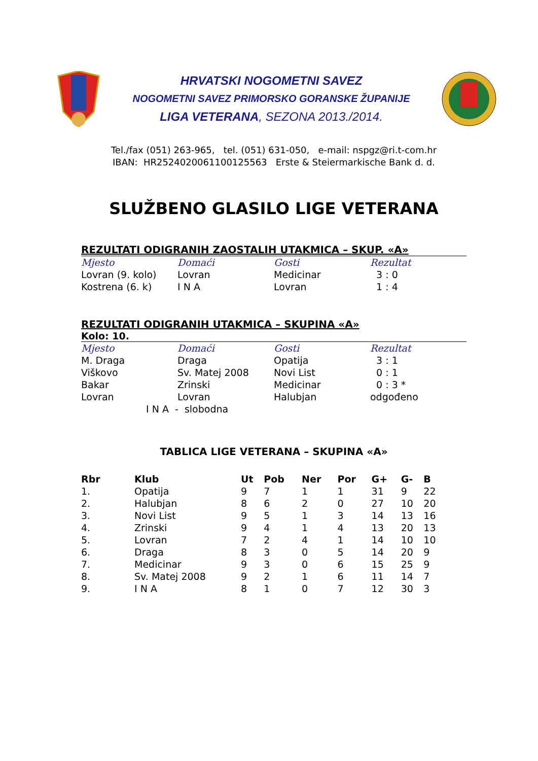HRVATSKI NOGOMETNI SAVEZ
NOGOMETNI SAVEZ PRIMORSKO GORANSKE ŽUPANIJE
LIGA VETERANA, SEZONA 2013./2014.
Tel./fax (051) 263-965, tel. (051) 631-050, e-mail: nspgz@ri.t-com.hr
IBAN: HR2524020061100125563 Erste & Steiermarkische Bank d. d.
SLUŽBENO GLASILO LIGE VETERANA
REZULTATI ODIGRANIH ZAOSTALIH UTAKMICA – SKUP. «A»
| Mjesto | Domaći | Gosti | Rezultat |
| --- | --- | --- | --- |
| Lovran (9. kolo) | Lovran | Medicinar | 3 : 0 |
| Kostrena (6. k) | I N A | Lovran | 1 : 4 |
REZULTATI ODIGRANIH UTAKMICA – SKUPINA «A»
Kolo: 10.
| Mjesto | Domaći | Gosti | Rezultat |
| --- | --- | --- | --- |
| M. Draga | Draga | Opatija | 3 : 1 |
| Viškovo | Sv. Matej 2008 | Novi List | 0 : 1 |
| Bakar | Zrinski | Medicinar | 0 : 3 * |
| Lovran | Lovran | Halubjan | odgođeno |
| I N A - slobodna | | | |
TABLICA LIGE VETERANA – SKUPINA «A»
| Rbr | Klub | Ut | Pob | Ner | Por | G+ | G- | B |
| --- | --- | --- | --- | --- | --- | --- | --- | --- |
| 1. | Opatija | 9 | 7 | 1 | 1 | 31 | 9 | 22 |
| 2. | Halubjan | 8 | 6 | 2 | 0 | 27 | 10 | 20 |
| 3. | Novi List | 9 | 5 | 1 | 3 | 14 | 13 | 16 |
| 4. | Zrinski | 9 | 4 | 1 | 4 | 13 | 20 | 13 |
| 5. | Lovran | 7 | 2 | 4 | 1 | 14 | 10 | 10 |
| 6. | Draga | 8 | 3 | 0 | 5 | 14 | 20 | 9 |
| 7. | Medicinar | 9 | 3 | 0 | 6 | 15 | 25 | 9 |
| 8. | Sv. Matej 2008 | 9 | 2 | 1 | 6 | 11 | 14 | 7 |
| 9. | I N A | 8 | 1 | 0 | 7 | 12 | 30 | 3 |